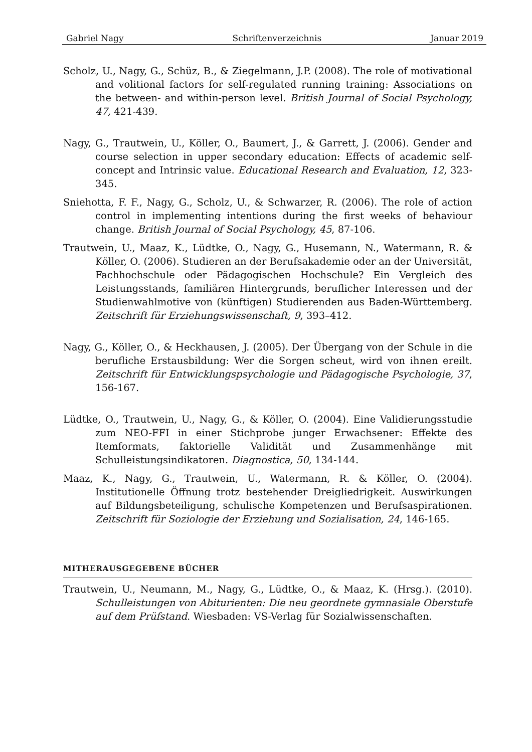Gabriel Nagy Schriftenverzeichnis Januar 2019
Scholz, U., Nagy, G., Schüz, B., & Ziegelmann, J.P. (2008). The role of motivational and volitional factors for self-regulated running training: Associations on the between- and within-person level. British Journal of Social Psychology, 47, 421-439.
Nagy, G., Trautwein, U., Köller, O., Baumert, J., & Garrett, J. (2006). Gender and course selection in upper secondary education: Effects of academic self-concept and Intrinsic value. Educational Research and Evaluation, 12, 323-345.
Sniehotta, F. F., Nagy, G., Scholz, U., & Schwarzer, R. (2006). The role of action control in implementing intentions during the first weeks of behaviour change. British Journal of Social Psychology, 45, 87-106.
Trautwein, U., Maaz, K., Lüdtke, O., Nagy, G., Husemann, N., Watermann, R. & Köller, O. (2006). Studieren an der Berufsakademie oder an der Universität, Fachhochschule oder Pädagogischen Hochschule? Ein Vergleich des Leistungsstands, familiären Hintergrunds, beruflicher Interessen und der Studienwahlmotive von (künftigen) Studierenden aus Baden-Württemberg. Zeitschrift für Erziehungswissenschaft, 9, 393–412.
Nagy, G., Köller, O., & Heckhausen, J. (2005). Der Übergang von der Schule in die berufliche Erstausbildung: Wer die Sorgen scheut, wird von ihnen ereilt. Zeitschrift für Entwicklungspsychologie und Pädagogische Psychologie, 37, 156-167.
Lüdtke, O., Trautwein, U., Nagy, G., & Köller, O. (2004). Eine Validierungsstudie zum NEO-FFI in einer Stichprobe junger Erwachsener: Effekte des Itemformats, faktorielle Validität und Zusammenhänge mit Schulleistungsindikatoren. Diagnostica, 50, 134-144.
Maaz, K., Nagy, G., Trautwein, U., Watermann, R. & Köller, O. (2004). Institutionelle Öffnung trotz bestehender Dreigliedrigkeit. Auswirkungen auf Bildungsbeteiligung, schulische Kompetenzen und Berufsaspirationen. Zeitschrift für Soziologie der Erziehung und Sozialisation, 24, 146-165.
MITHERAUSGEGEBENE BÜCHER
Trautwein, U., Neumann, M., Nagy, G., Lüdtke, O., & Maaz, K. (Hrsg.). (2010). Schulleistungen von Abiturienten: Die neu geordnete gymnasiale Oberstufe auf dem Prüfstand. Wiesbaden: VS-Verlag für Sozialwissenschaften.